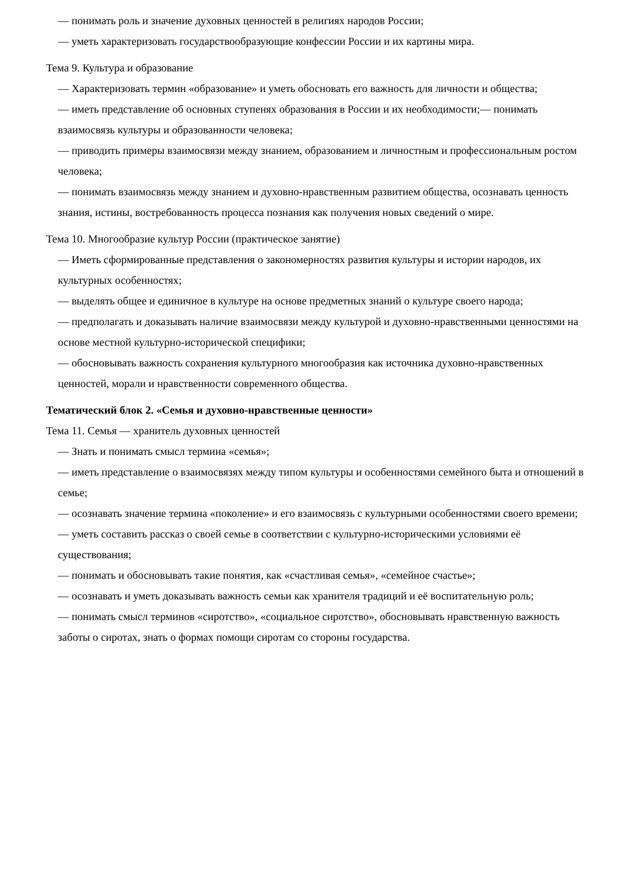— понимать роль и значение духовных ценностей в религиях народов России;
— уметь характеризовать государствообразующие конфессии России и их картины мира.
Тема 9. Культура и образование
— Характеризовать термин «образование» и уметь обосновать его важность для личности и общества;
— иметь представление об основных ступенях образования в России и их необходимости;— понимать взаимосвязь культуры и образованности человека;
— приводить примеры взаимосвязи между знанием, образованием и личностным и профессиональным ростом человека;
— понимать взаимосвязь между знанием и духовно-нравственным развитием общества, осознавать ценность знания, истины, востребованность процесса познания как получения новых сведений о мире.
Тема 10. Многообразие культур России (практическое занятие)
— Иметь сформированные представления о закономерностях развития культуры и истории народов, их культурных особенностях;
— выделять общее и единичное в культуре на основе предметных знаний о культуре своего народа;
— предполагать и доказывать наличие взаимосвязи между культурой и духовно-нравственными ценностями на основе местной культурно-исторической специфики;
— обосновывать важность сохранения культурного многообразия как источника духовно-нравственных ценностей, морали и нравственности современного общества.
Тематический блок 2. «Семья и духовно-нравственные ценности»
Тема 11. Семья — хранитель духовных ценностей
— Знать и понимать смысл термина «семья»;
— иметь представление о взаимосвязях между типом культуры и особенностями семейного быта и отношений в семье;
— осознавать значение термина «поколение» и его взаимосвязь с культурными особенностями своего времени;
— уметь составить рассказ о своей семье в соответствии с культурно-историческими условиями её существования;
— понимать и обосновывать такие понятия, как «счастливая семья», «семейное счастье»;
— осознавать и уметь доказывать важность семьи как хранителя традиций и её воспитательную роль;
— понимать смысл терминов «сиротство», «социальное сиротство», обосновывать нравственную важность заботы о сиротах, знать о формах помощи сиротам со стороны государства.